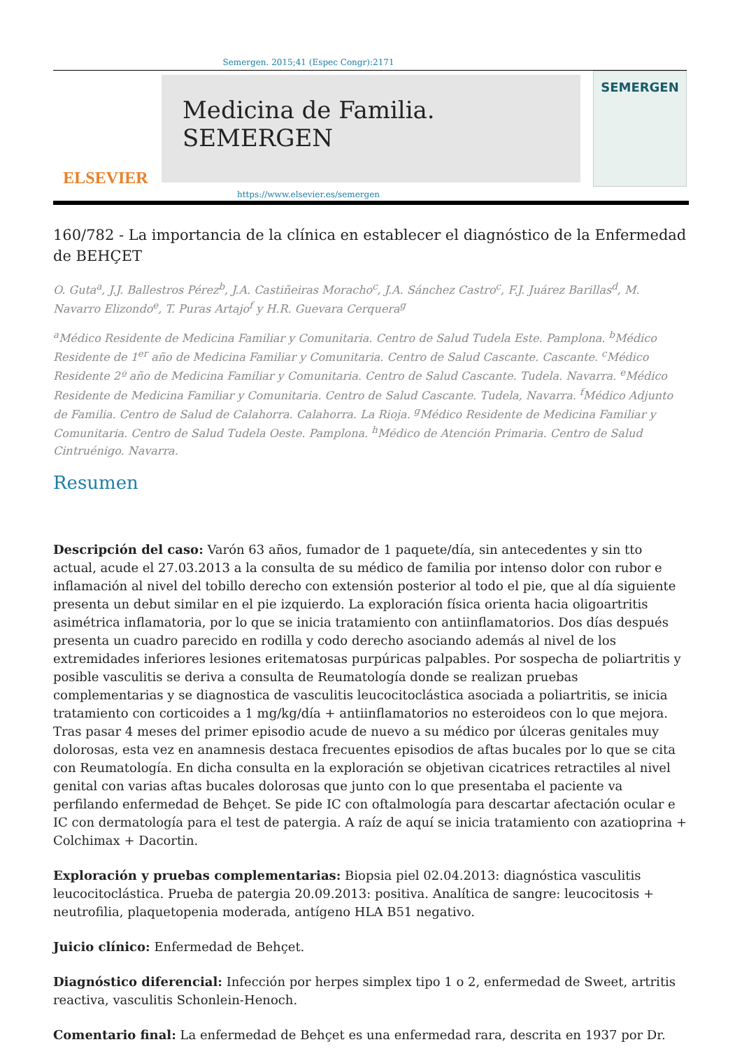Semergen. 2015;41 (Espec Congr):2171
ELSEVIER
Medicina de Familia. SEMERGEN
SEMERGEN
https://www.elsevier.es/semergen
160/782 - La importancia de la clínica en establecer el diagnóstico de la Enfermedad de BEHÇET
O. Guta<sup>a</sup>, J.J. Ballestros Pérez<sup>b</sup>, J.A. Castiñeiras Moracho<sup>c</sup>, J.A. Sánchez Castro<sup>c</sup>, F.J. Juárez Barillas<sup>d</sup>, M. Navarro Elizondo<sup>e</sup>, T. Puras Artajo<sup>f</sup> y H.R. Guevara Cerquera<sup>g</sup>
<sup>a</sup> Médico Residente de Medicina Familiar y Comunitaria. Centro de Salud Tudela Este. Pamplona. <sup>b</sup>Médico Residente de 1<sup>er</sup> año de Medicina Familiar y Comunitaria. Centro de Salud Cascante. Cascante. <sup>c</sup>Médico Residente 2º año de Medicina Familiar y Comunitaria. Centro de Salud Cascante. Tudela. Navarra. <sup>e</sup>Médico Residente de Medicina Familiar y Comunitaria. Centro de Salud Cascante. Tudela, Navarra. <sup>f</sup>Médico Adjunto de Familia. Centro de Salud de Calahorra. Calahorra. La Rioja. <sup>g</sup>Médico Residente de Medicina Familiar y Comunitaria. Centro de Salud Tudela Oeste. Pamplona. <sup>h</sup>Médico de Atención Primaria. Centro de Salud Cintruénigo. Navarra.
Resumen
Descripción del caso: Varón 63 años, fumador de 1 paquete/día, sin antecedentes y sin tto actual, acude el 27.03.2013 a la consulta de su médico de familia por intenso dolor con rubor e inflamación al nivel del tobillo derecho con extensión posterior al todo el pie, que al día siguiente presenta un debut similar en el pie izquierdo. La exploración física orienta hacia oligoartritis asimétrica inflamatoria, por lo que se inicia tratamiento con antiinflamatorios. Dos días después presenta un cuadro parecido en rodilla y codo derecho asociando además al nivel de los extremidades inferiores lesiones eritematosas purpúricas palpables. Por sospecha de poliartritis y posible vasculitis se deriva a consulta de Reumatología donde se realizan pruebas complementarias y se diagnostica de vasculitis leucocitoclástica asociada a poliartritis, se inicia tratamiento con corticoides a 1 mg/kg/día + antiinflamatorios no esteroideos con lo que mejora. Tras pasar 4 meses del primer episodio acude de nuevo a su médico por úlceras genitales muy dolorosas, esta vez en anamnesis destaca frecuentes episodios de aftas bucales por lo que se cita con Reumatología. En dicha consulta en la exploración se objetivan cicatrices retractiles al nivel genital con varias aftas bucales dolorosas que junto con lo que presentaba el paciente va perfilando enfermedad de Behçet. Se pide IC con oftalmología para descartar afectación ocular e IC con dermatología para el test de patergia. A raíz de aquí se inicia tratamiento con azatioprina + Colchimax + Dacortin.
Exploración y pruebas complementarias: Biopsia piel 02.04.2013: diagnóstica vasculitis leucocitoclástica. Prueba de patergia 20.09.2013: positiva. Analítica de sangre: leucocitosis + neutrofilia, plaquetopenia moderada, antígeno HLA B51 negativo.
Juicio clínico: Enfermedad de Behçet.
Diagnóstico diferencial: Infección por herpes simplex tipo 1 o 2, enfermedad de Sweet, artritis reactiva, vasculitis Schonlein-Henoch.
Comentario final: La enfermedad de Behçet es una enfermedad rara, descrita en 1937 por Dr.